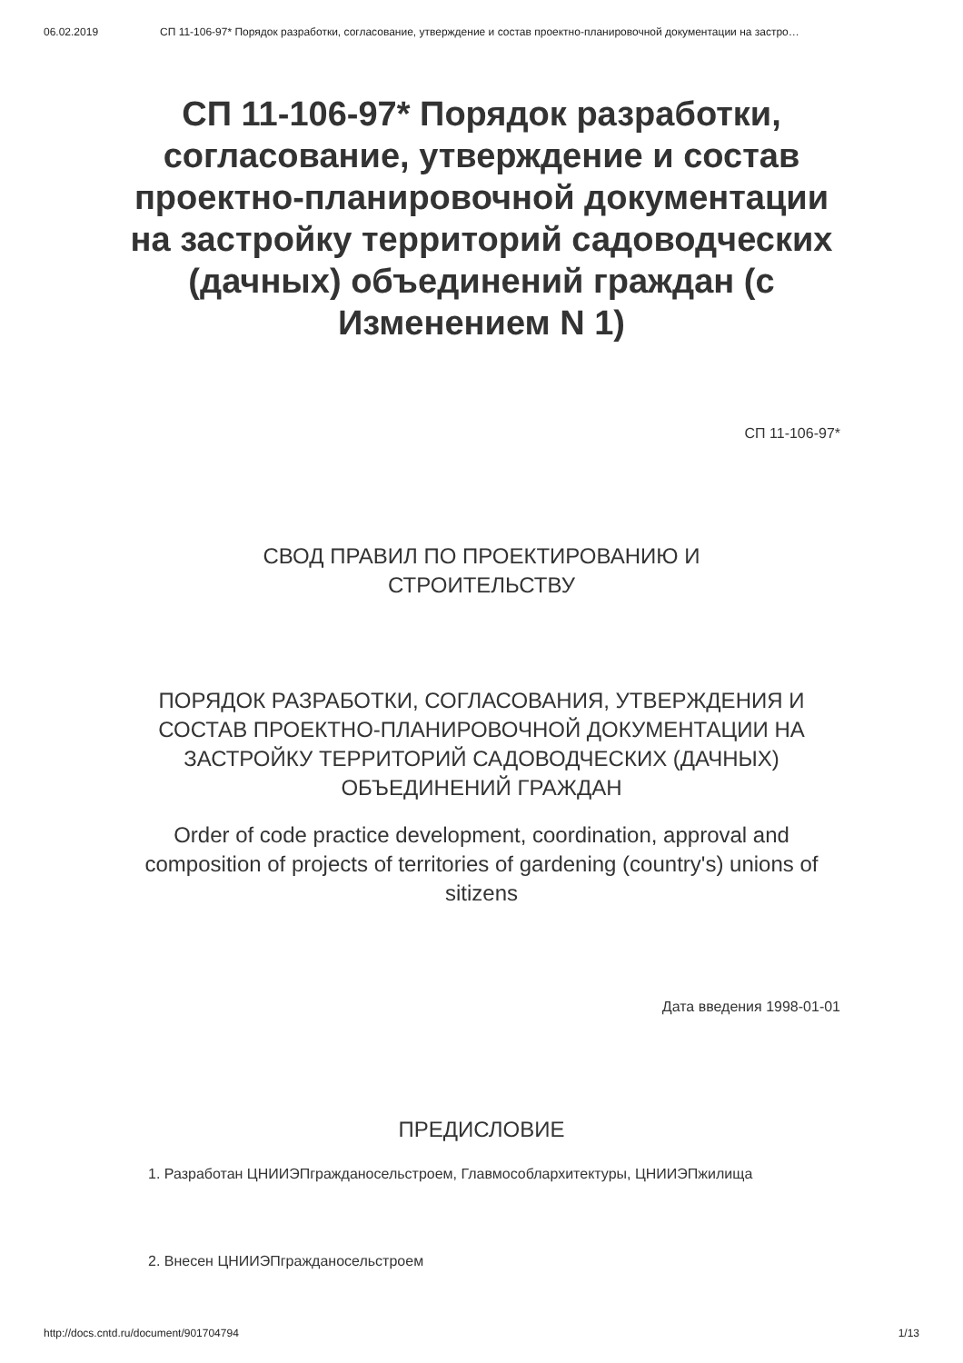06.02.2019 СП 11-106-97* Порядок разработки, согласование, утверждение и состав проектно-планировочной документации на застро…
СП 11-106-97* Порядок разработки, согласование, утверждение и состав проектно-планировочной документации на застройку территорий садоводческих (дачных) объединений граждан (с Изменением N 1)
СП 11-106-97*
СВОД ПРАВИЛ ПО ПРОЕКТИРОВАНИЮ И
СТРОИТЕЛЬСТВУ
ПОРЯДОК РАЗРАБОТКИ, СОГЛАСОВАНИЯ, УТВЕРЖДЕНИЯ И СОСТАВ ПРОЕКТНО-ПЛАНИРОВОЧНОЙ ДОКУМЕНТАЦИИ НА ЗАСТРОЙКУ ТЕРРИТОРИЙ САДОВОДЧЕСКИХ (ДАЧНЫХ) ОБЪЕДИНЕНИЙ ГРАЖДАН
Order of code practice development, coordination, approval and composition of projects of territories of gardening (country's) unions of sitizens
Дата введения 1998-01-01
ПРЕДИСЛОВИЕ
1. Разработан ЦНИИЭПгражданосельстроем, Главмособлархитектуры, ЦНИИЭПжилища
2. Внесен ЦНИИЭПгражданосельстроем
http://docs.cntd.ru/document/901704794 1/13